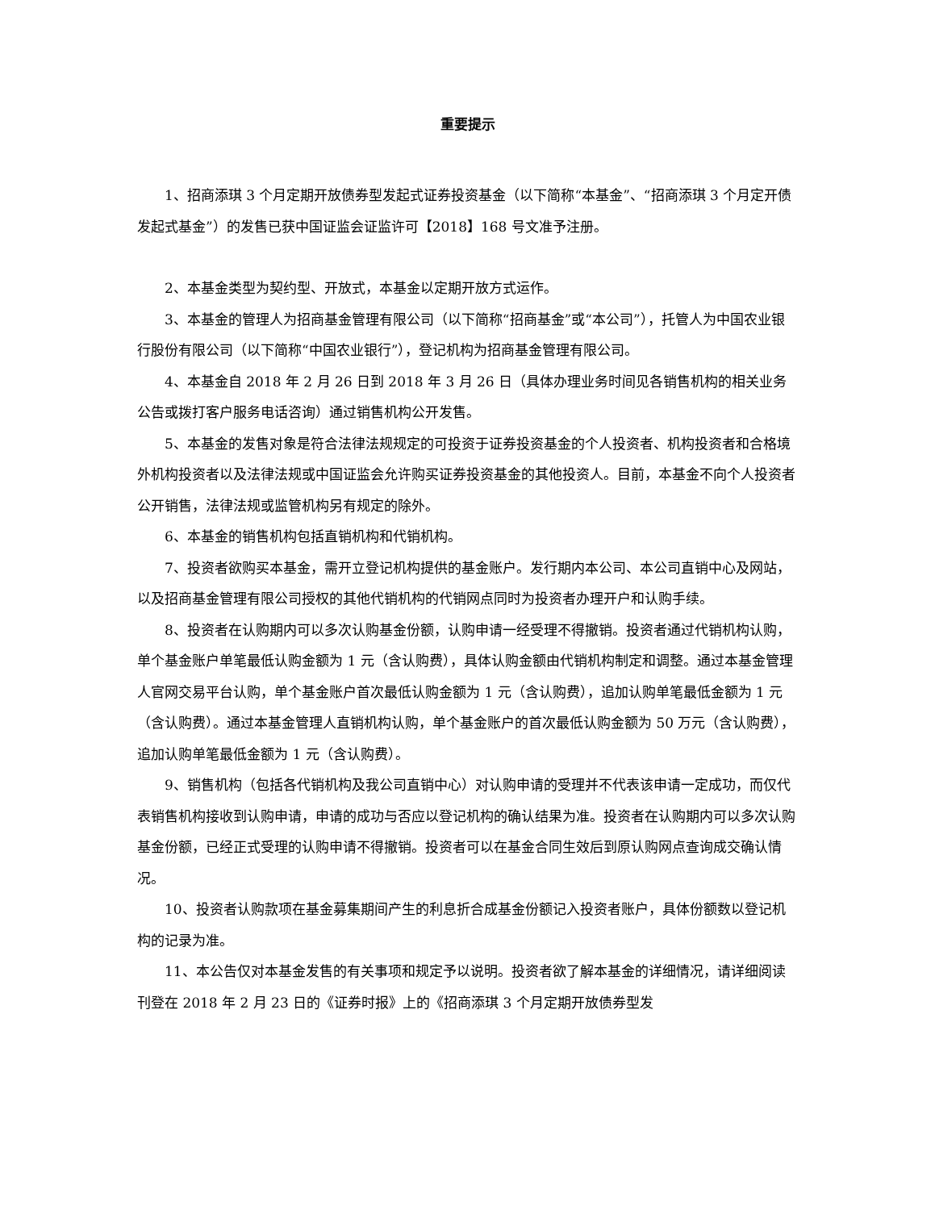重要提示
1、招商添琪 3 个月定期开放债券型发起式证券投资基金（以下简称“本基金”、“招商添琪 3 个月定开债发起式基金”）的发售已获中国证监会证监许可【2018】168 号文准予注册。
2、本基金类型为契约型、开放式，本基金以定期开放方式运作。
3、本基金的管理人为招商基金管理有限公司（以下简称“招商基金”或“本公司”），托管人为中国农业银行股份有限公司（以下简称“中国农业银行”），登记机构为招商基金管理有限公司。
4、本基金自 2018 年 2 月 26 日到 2018 年 3 月 26 日（具体办理业务时间见各销售机构的相关业务公告或拨打客户服务电话咨询）通过销售机构公开发售。
5、本基金的发售对象是符合法律法规规定的可投资于证券投资基金的个人投资者、机构投资者和合格境外机构投资者以及法律法规或中国证监会允许购买证券投资基金的其他投资人。目前，本基金不向个人投资者公开销售，法律法规或监管机构另有规定的除外。
6、本基金的销售机构包括直销机构和代销机构。
7、投资者欲购买本基金，需开立登记机构提供的基金账户。发行期内本公司、本公司直销中心及网站，以及招商基金管理有限公司授权的其他代销机构的代销网点同时为投资者办理开户和认购手续。
8、投资者在认购期内可以多次认购基金份额，认购申请一经受理不得撤销。投资者通过代销机构认购，单个基金账户单笔最低认购金额为 1 元（含认购费），具体认购金额由代销机构制定和调整。通过本基金管理人官网交易平台认购，单个基金账户首次最低认购金额为 1 元（含认购费），追加认购单笔最低金额为 1 元（含认购费）。通过本基金管理人直销机构认购，单个基金账户的首次最低认购金额为 50 万元（含认购费），追加认购单笔最低金额为 1 元（含认购费）。
9、销售机构（包括各代销机构及我公司直销中心）对认购申请的受理并不代表该申请一定成功，而仅代表销售机构接收到认购申请，申请的成功与否应以登记机构的确认结果为准。投资者在认购期内可以多次认购基金份额，已经正式受理的认购申请不得撤销。投资者可以在基金合同生效后到原认购网点查询成交确认情况。
10、投资者认购款项在基金募集期间产生的利息折合成基金份额记入投资者账户，具体份额数以登记机构的记录为准。
11、本公告仅对本基金发售的有关事项和规定予以说明。投资者欲了解本基金的详细情况，请详细阅读刊登在 2018 年 2 月 23 日的《证券时报》上的《招商添琪 3 个月定期开放债券型发